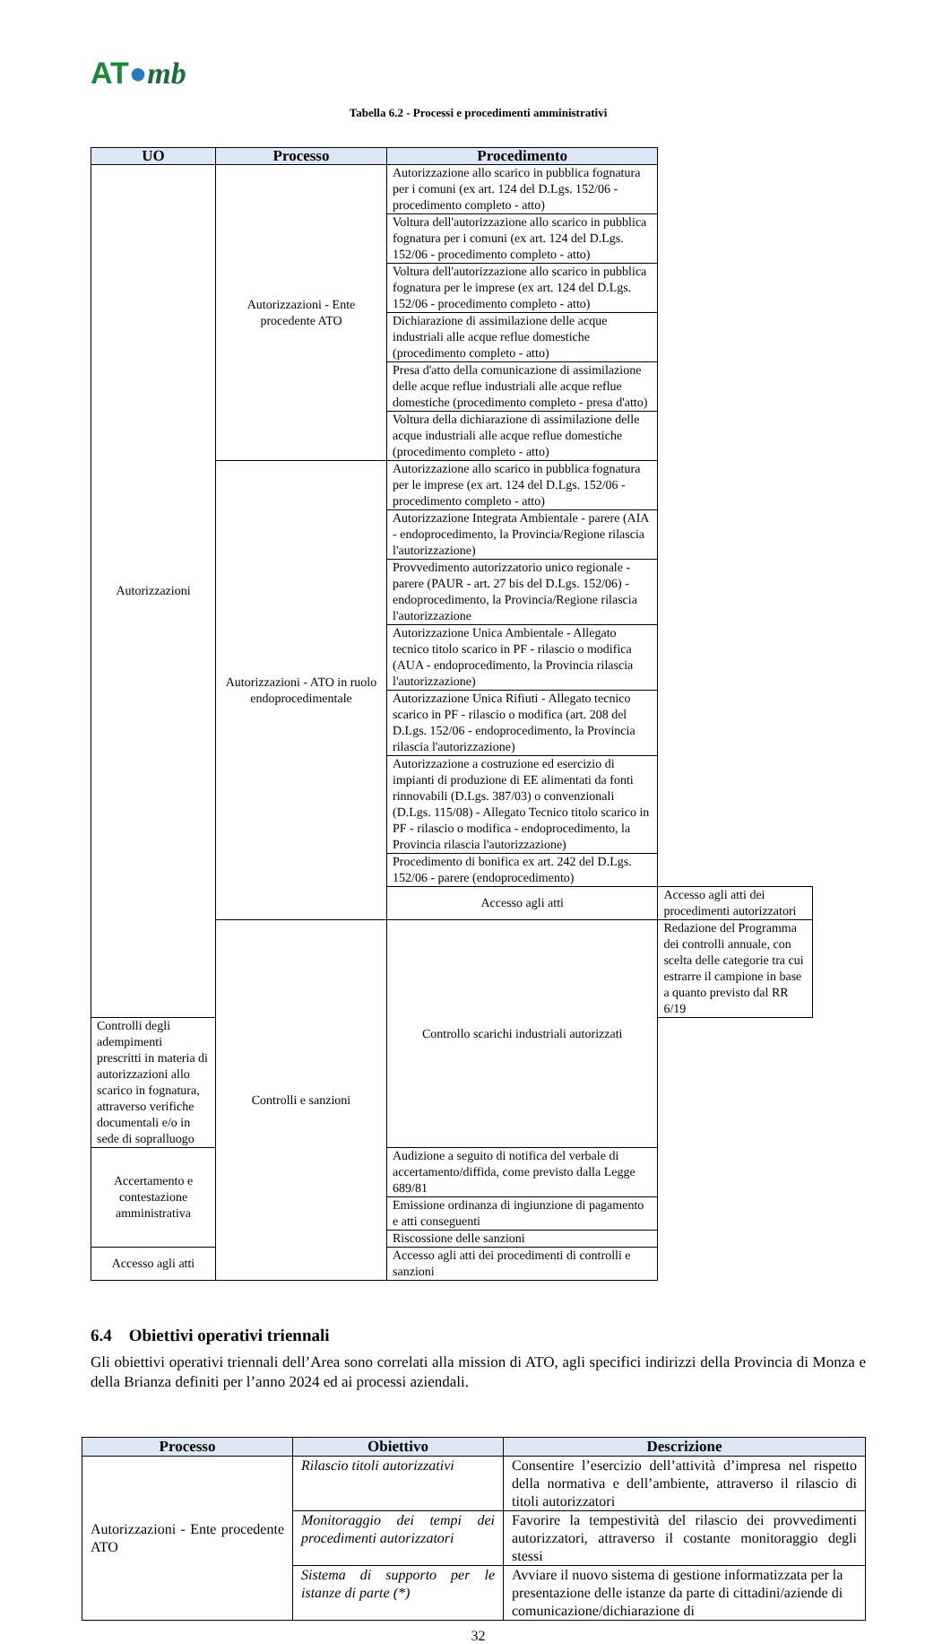AT●mb
Tabella 6.2 - Processi e procedimenti amministrativi
| UO | Processo | Procedimento | |
| --- | --- | --- | --- |
| Autorizzazioni | Autorizzazioni - Ente procedente ATO | Autorizzazione allo scarico in pubblica fognatura per i comuni (ex art. 124 del D.Lgs. 152/06 - procedimento completo - atto) | |
| | | Voltura dell'autorizzazione allo scarico in pubblica fognatura per i comuni (ex art. 124 del D.Lgs. 152/06 - procedimento completo - atto) | |
| | | Voltura dell'autorizzazione allo scarico in pubblica fognatura per le imprese (ex art. 124 del D.Lgs. 152/06 - procedimento completo - atto) | |
| | | Dichiarazione di assimilazione delle acque industriali alle acque reflue domestiche (procedimento completo - atto) | |
| | | Presa d'atto della comunicazione di assimilazione delle acque reflue industriali alle acque reflue domestiche (procedimento completo - presa d'atto) | |
| | | Voltura della dichiarazione di assimilazione delle acque industriali alle acque reflue domestiche (procedimento completo - atto) | |
| | Autorizzazioni - ATO in ruolo endoprocedimentale | Autorizzazione allo scarico in pubblica fognatura per le imprese (ex art. 124 del D.Lgs. 152/06 - procedimento completo - atto) | |
| | | Autorizzazione Integrata Ambientale - parere (AIA - endoprocedimento, la Provincia/Regione rilascia l'autorizzazione) | |
| | | Provvedimento autorizzatorio unico regionale - parere (PAUR - art. 27 bis del D.Lgs. 152/06) - endoprocedimento, la Provincia/Regione rilascia l'autorizzazione | |
| | | Autorizzazione Unica Ambientale - Allegato tecnico titolo scarico in PF - rilascio o modifica (AUA - endoprocedimento, la Provincia rilascia l'autorizzazione) | |
| | | Autorizzazione Unica Rifiuti - Allegato tecnico scarico in PF - rilascio o modifica (art. 208 del D.Lgs. 152/06 - endoprocedimento, la Provincia rilascia l'autorizzazione) | |
| | | Autorizzazione a costruzione ed esercizio di impianti di produzione di EE alimentati da fonti rinnovabili (D.Lgs. 387/03) o convenzionali (D.Lgs. 115/08) - Allegato Tecnico titolo scarico in PF - rilascio o modifica - endoprocedimento, la Provincia rilascia l'autorizzazione) | |
| | | Procedimento di bonifica ex art. 242 del D.Lgs. 152/06 - parere (endoprocedimento) | |
| | | Accesso agli atti | Accesso agli atti dei procedimenti autorizzatori |
| | Controlli e sanzioni | Controllo scarichi industriali autorizzati | Redazione del Programma dei controlli annuale, con scelta delle categorie tra cui estrarre il campione in base a quanto previsto dal RR 6/19 |
| Controlli degli adempimenti prescritti in materia di autorizzazioni allo scarico in fognatura, attraverso verifiche documentali e/o in sede di sopralluogo | | | |
| Accertamento e contestazione amministrativa | | Audizione a seguito di notifica del verbale di accertamento/diffida, come previsto dalla Legge 689/81 | |
| | | Emissione ordinanza di ingiunzione di pagamento e atti conseguenti | |
| | | Riscossione delle sanzioni | |
| Accesso agli atti | | Accesso agli atti dei procedimenti di controlli e sanzioni | |
6.4 Obiettivi operativi triennali
Gli obiettivi operativi triennali dell’Area sono correlati alla mission di ATO, agli specifici indirizzi della Provincia di Monza e della Brianza definiti per l’anno 2024 ed ai processi aziendali.
| Processo | Obiettivo | Descrizione |
| --- | --- | --- |
| Autorizzazioni - Ente procedente ATO | Rilascio titoli autorizzativi | Consentire l’esercizio dell’attività d’impresa nel rispetto della normativa e dell’ambiente, attraverso il rilascio di titoli autorizzatori |
| | Monitoraggio dei tempi dei procedimenti autorizzatori | Favorire la tempestività del rilascio dei provvedimenti autorizzatori, attraverso il costante monitoraggio degli stessi |
| | Sistema di supporto per le istanze di parte (*) | Avviare il nuovo sistema di gestione informatizzata per la presentazione delle istanze da parte di cittadini/aziende di comunicazione/dichiarazione di |
32